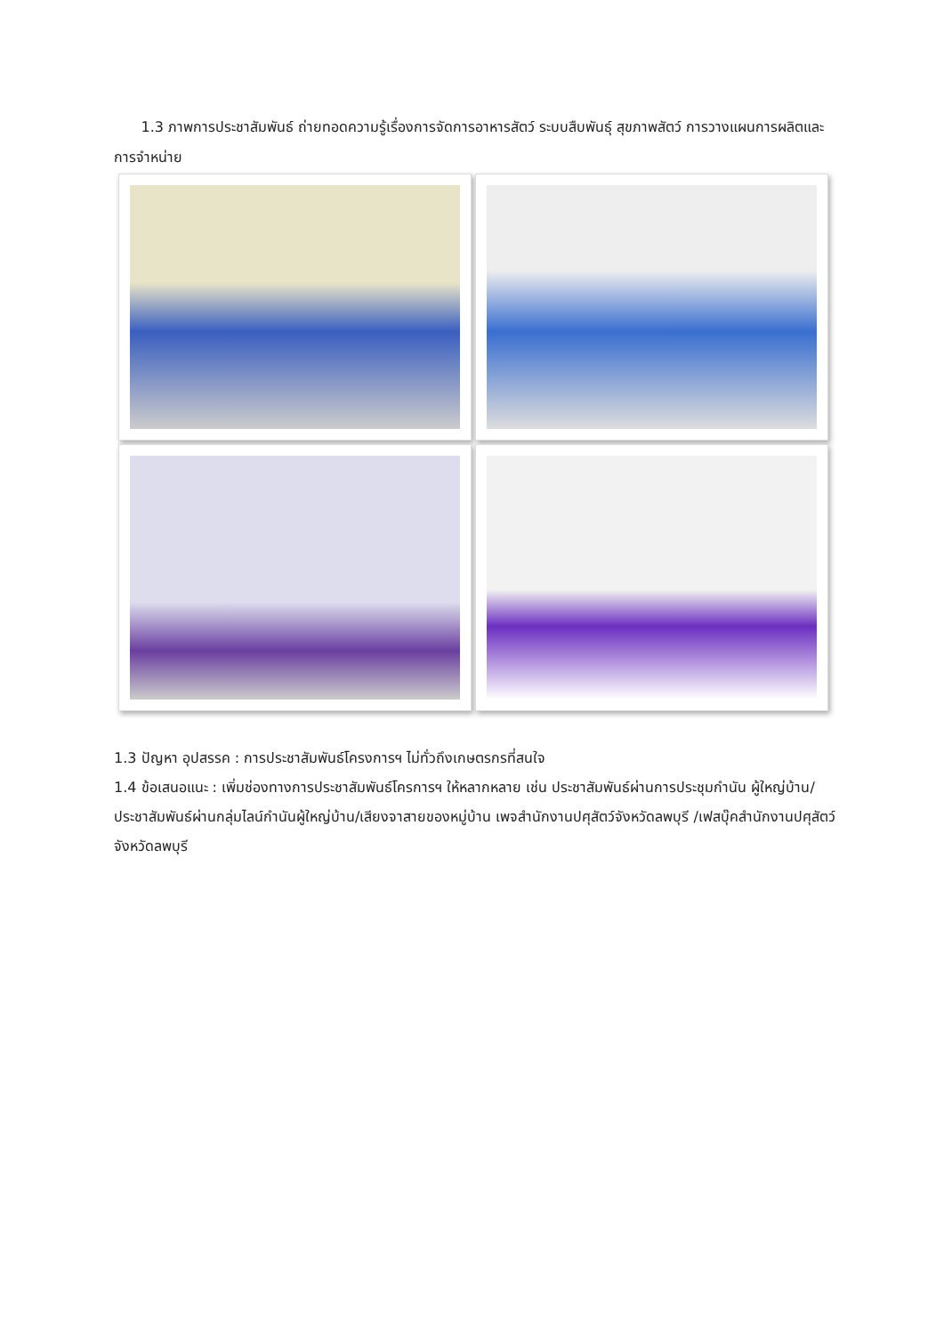1.3 ภาพการประชาสัมพันธ์ ถ่ายทอดความรู้เรื่องการจัดการอาหารสัตว์ ระบบสืบพันธุ์ สุขภาพสัตว์ การวางแผนการผลิตและการจำหน่าย
1.3 ปัญหา อุปสรรค : การประชาสัมพันธ์โครงการฯ ไม่ทั่วถึงเกษตรกรที่สนใจ
1.4 ข้อเสนอแนะ : เพิ่มช่องทางการประชาสัมพันธ์โครการฯ ให้หลากหลาย เช่น ประชาสัมพันธ์ผ่านการประชุมกำนัน ผู้ใหญ่บ้าน/ประชาสัมพันธ์ผ่านกลุ่มไลน์กำนันผู้ใหญ่บ้าน/เสียงจาสายของหมู่บ้าน เพจสำนักงานปศุสัตว์จังหวัดลพบุรี /เฟสบุ๊คสำนักงานปศุสัตว์จังหวัดลพบุรี